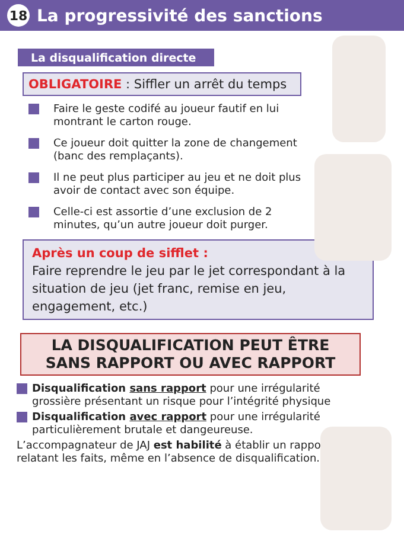18 La progressivité des sanctions
La disqualification directe
OBLIGATOIRE : Siffler un arrêt du temps
Faire le geste codifé au joueur fautif en lui montrant le carton rouge.
Ce joueur doit quitter la zone de changement (banc des remplaçants).
Il ne peut plus participer au jeu et ne doit plus avoir de contact avec son équipe.
Celle-ci est assortie d’une exclusion de 2 minutes, qu’un autre joueur doit purger.
Après un coup de sifflet :
Faire reprendre le jeu par le jet correspondant à la situation de jeu (jet franc, remise en jeu, engagement, etc.)
LA DISQUALIFICATION PEUT ÊTRE SANS RAPPORT OU AVEC RAPPORT
Disqualification sans rapport pour une irrégularité grossière présentant un risque pour l’intégrité physique
Disqualification avec rapport pour une irrégularité particulièrement brutale et dangeureuse.
L’accompagnateur de JAJ est habilité à établir un rapport relatant les faits, même en l’absence de disqualification.